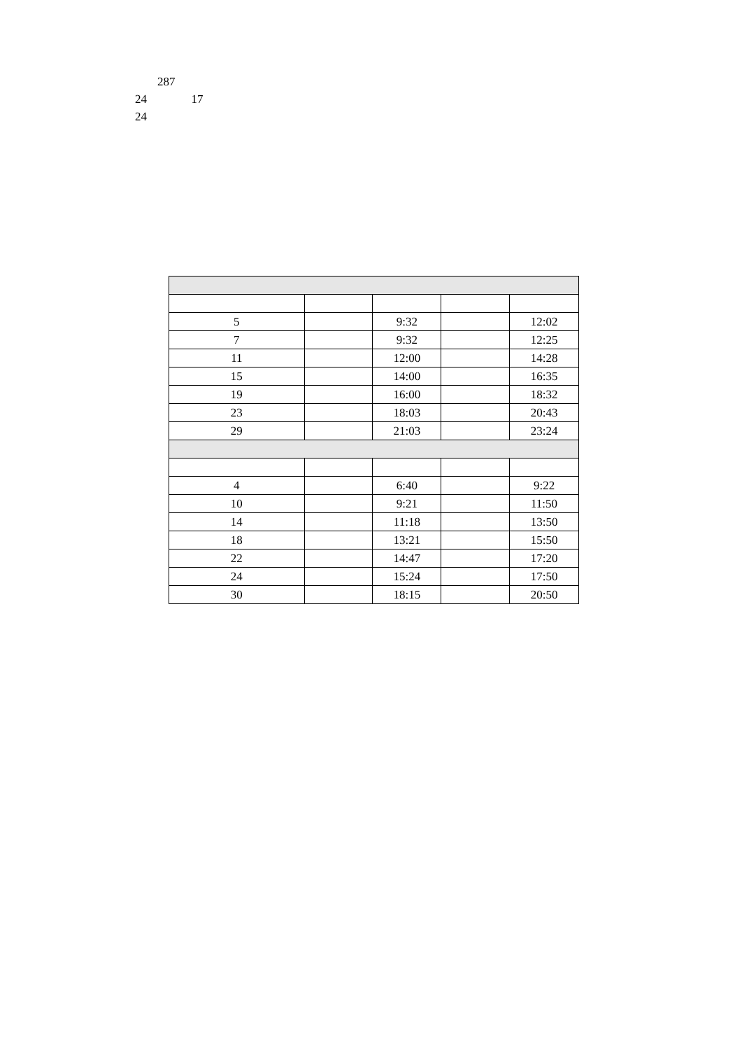287
24 17
24
| 5 | | 9:32 | | 12:02 |
| 7 | | 9:32 | | 12:25 |
| 11 | | 12:00 | | 14:28 |
| 15 | | 14:00 | | 16:35 |
| 19 | | 16:00 | | 18:32 |
| 23 | | 18:03 | | 20:43 |
| 29 | | 21:03 | | 23:24 |
| 4 | | 6:40 | | 9:22 |
| 10 | | 9:21 | | 11:50 |
| 14 | | 11:18 | | 13:50 |
| 18 | | 13:21 | | 15:50 |
| 22 | | 14:47 | | 17:20 |
| 24 | | 15:24 | | 17:50 |
| 30 | | 18:15 | | 20:50 |